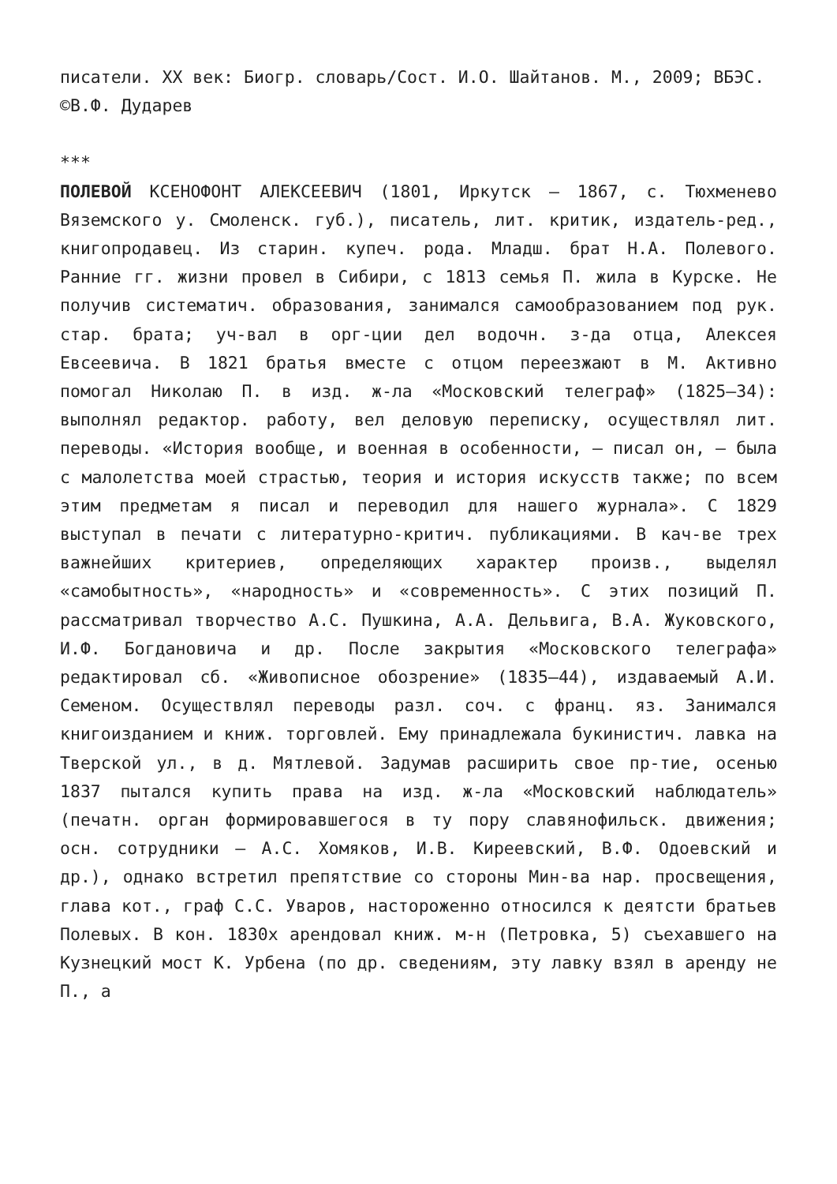писатели. XX век: Биогр. словарь/Сост. И.О. Шайтанов. М., 2009; ВБЭС.
©В.Ф. Дударев
***
ПОЛЕВОЙ КСЕНОФОНТ АЛЕКСЕЕВИЧ (1801, Иркутск – 1867, с. Тюхменево Вяземского у. Смоленск. губ.), писатель, лит. критик, издатель-ред., книгопродавец. Из старин. купеч. рода. Младш. брат Н.А. Полевого. Ранние гг. жизни провел в Сибири, с 1813 семья П. жила в Курске. Не получив систематич. образования, занимался самообразованием под рук. стар. брата; уч-вал в орг-ции дел водочн. з-да отца, Алексея Евсеевича. В 1821 братья вместе с отцом переезжают в М. Активно помогал Николаю П. в изд. ж-ла «Московский телеграф» (1825–34): выполнял редактор. работу, вел деловую переписку, осуществлял лит. переводы. «История вообще, и военная в особенности, – писал он, – была с малолетства моей страстью, теория и история искусств также; по всем этим предметам я писал и переводил для нашего журнала». С 1829 выступал в печати с литературно-критич. публикациями. В кач-ве трех важнейших критериев, определяющих характер произв., выделял «самобытность», «народность» и «современность». С этих позиций П. рассматривал творчество А.С. Пушкина, А.А. Дельвига, В.А. Жуковского, И.Ф. Богдановича и др. После закрытия «Московского телеграфа» редактировал сб. «Живописное обозрение» (1835–44), издаваемый А.И. Семеном. Осуществлял переводы разл. соч. с франц. яз. Занимался книгоизданием и книж. торговлей. Ему принадлежала букинистич. лавка на Тверской ул., в д. Мятлевой. Задумав расширить свое пр-тие, осенью 1837 пытался купить права на изд. ж-ла «Московский наблюдатель» (печатн. орган формировавшегося в ту пору славянофильск. движения; осн. сотрудники – А.С. Хомяков, И.В. Киреевский, В.Ф. Одоевский и др.), однако встретил препятствие со стороны Мин-ва нар. просвещения, глава кот., граф С.С. Уваров, настороженно относился к деятсти братьев Полевых. В кон. 1830х арендовал книж. м-н (Петровка, 5) съехавшего на Кузнецкий мост К. Урбена (по др. сведениям, эту лавку взял в аренду не П., а